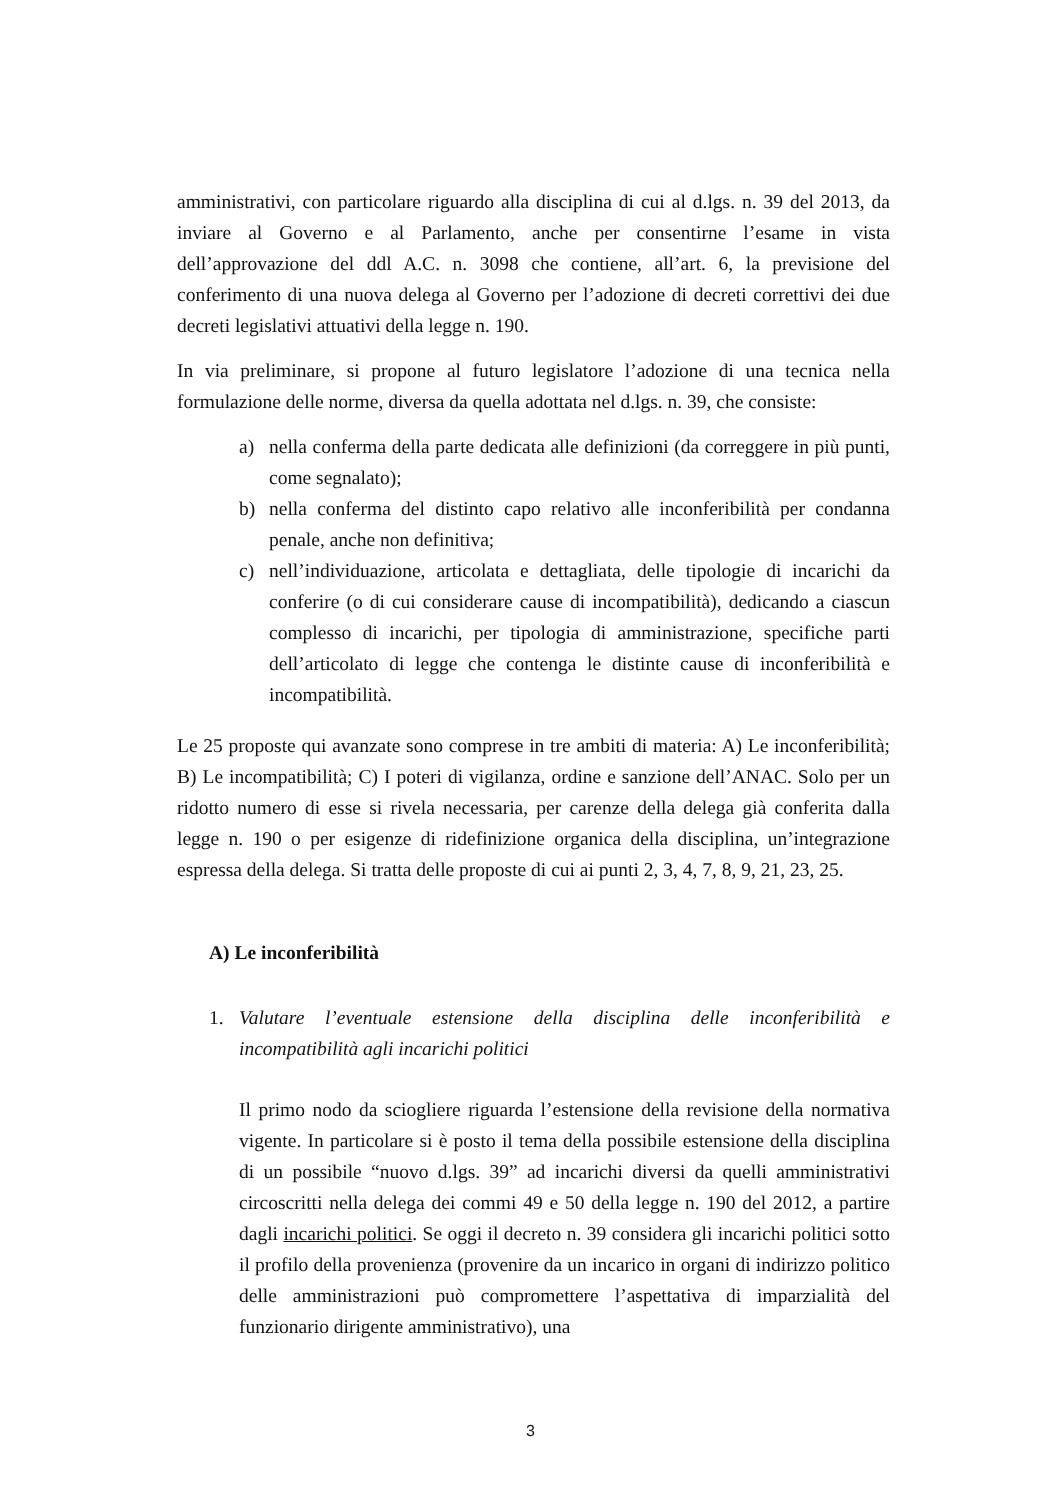amministrativi, con particolare riguardo alla disciplina di cui al d.lgs. n. 39 del 2013, da inviare al Governo e al Parlamento, anche per consentirne l’esame in vista dell’approvazione del ddl A.C. n. 3098 che contiene, all’art. 6, la previsione del conferimento di una nuova delega al Governo per l’adozione di decreti correttivi dei due decreti legislativi attuativi della legge n. 190.
In via preliminare, si propone al futuro legislatore l’adozione di una tecnica nella formulazione delle norme, diversa da quella adottata nel d.lgs. n. 39, che consiste:
a) nella conferma della parte dedicata alle definizioni (da correggere in più punti, come segnalato);
b) nella conferma del distinto capo relativo alle inconferibilità per condanna penale, anche non definitiva;
c) nell’individuazione, articolata e dettagliata, delle tipologie di incarichi da conferire (o di cui considerare cause di incompatibilità), dedicando a ciascun complesso di incarichi, per tipologia di amministrazione, specifiche parti dell’articolato di legge che contenga le distinte cause di inconferibilità e incompatibilità.
Le 25 proposte qui avanzate sono comprese in tre ambiti di materia: A) Le inconferibilità; B) Le incompatibilità; C) I poteri di vigilanza, ordine e sanzione dell’ANAC. Solo per un ridotto numero di esse si rivela necessaria, per carenze della delega già conferita dalla legge n. 190 o per esigenze di ridefinizione organica della disciplina, un’integrazione espressa della delega. Si tratta delle proposte di cui ai punti 2, 3, 4, 7, 8, 9, 21, 23, 25.
A) Le inconferibilità
1. Valutare l’eventuale estensione della disciplina delle inconferibilità e incompatibilità agli incarichi politici
Il primo nodo da sciogliere riguarda l’estensione della revisione della normativa vigente. In particolare si è posto il tema della possibile estensione della disciplina di un possibile “nuovo d.lgs. 39” ad incarichi diversi da quelli amministrativi circoscritti nella delega dei commi 49 e 50 della legge n. 190 del 2012, a partire dagli incarichi politici. Se oggi il decreto n. 39 considera gli incarichi politici sotto il profilo della provenienza (provenire da un incarico in organi di indirizzo politico delle amministrazioni può compromettere l’aspettativa di imparzialità del funzionario dirigente amministrativo), una
3